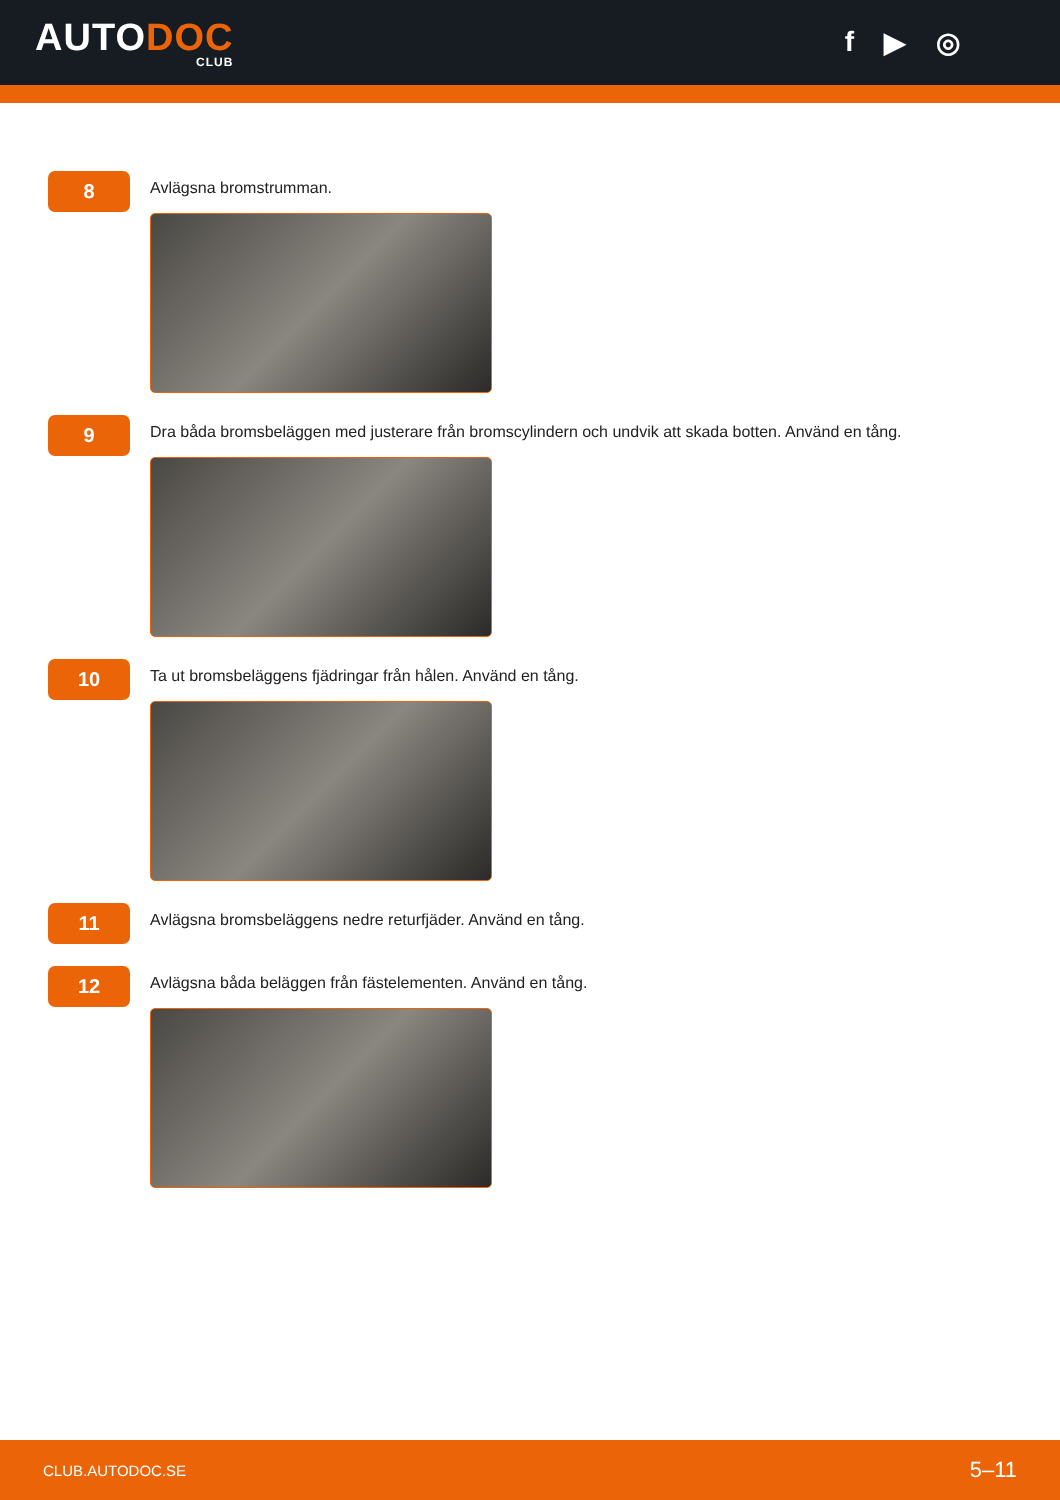AUTODOC
CLUB
f ▶ ◎
8
Avlägsna bromstrumman.
9
Dra båda bromsbeläggen med justerare från bromscylindern och undvik att skada botten. Använd en tång.
10
Ta ut bromsbeläggens fjädringar från hålen. Använd en tång.
11
Avlägsna bromsbeläggens nedre returfjäder. Använd en tång.
12
Avlägsna båda beläggen från fästelementen. Använd en tång.
CLUB.AUTODOC.SE 5–11